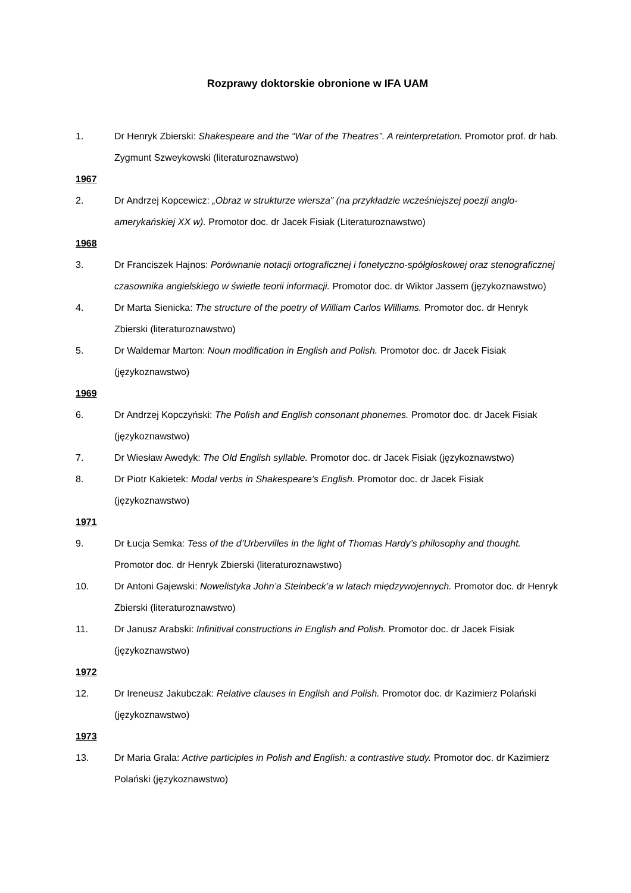Rozprawy doktorskie obronione w IFA UAM
1. Dr Henryk Zbierski: Shakespeare and the “War of the Theatres”. A reinterpretation. Promotor prof. dr hab. Zygmunt Szweykowski (literaturoznawstwo)
1967
2. Dr Andrzej Kopcewicz: „Obraz w strukturze wiersza” (na przykładzie wcześniejszej poezji anglo-amerykańskiej XX w). Promotor doc. dr Jacek Fisiak (Literaturoznawstwo)
1968
3. Dr Franciszek Hajnos: Porównanie notacji ortograficznej i fonetyczno-spółgłoskowej oraz stenograficznej czasownika angielskiego w świetle teorii informacji. Promotor doc. dr Wiktor Jassem (językoznawstwo)
4. Dr Marta Sienicka: The structure of the poetry of William Carlos Williams. Promotor doc. dr Henryk Zbierski (literaturoznawstwo)
5. Dr Waldemar Marton: Noun modification in English and Polish. Promotor doc. dr Jacek Fisiak (językoznawstwo)
1969
6. Dr Andrzej Kopczyński: The Polish and English consonant phonemes. Promotor doc. dr Jacek Fisiak (językoznawstwo)
7. Dr Wiesław Awedyk: The Old English syllable. Promotor doc. dr Jacek Fisiak (językoznawstwo)
8. Dr Piotr Kakietek: Modal verbs in Shakespeare’s English. Promotor doc. dr Jacek Fisiak (językoznawstwo)
1971
9. Dr Łucja Semka: Tess of the d’Urbervilles in the light of Thomas Hardy’s philosophy and thought. Promotor doc. dr Henryk Zbierski (literaturoznawstwo)
10. Dr Antoni Gajewski: Nowelistyka John’a Steinbeck’a w latach międzywojennych. Promotor doc. dr Henryk Zbierski (literaturoznawstwo)
11. Dr Janusz Arabski: Infinitival constructions in English and Polish. Promotor doc. dr Jacek Fisiak (językoznawstwo)
1972
12. Dr Ireneusz Jakubczak: Relative clauses in English and Polish. Promotor doc. dr Kazimierz Polański (językoznawstwo)
1973
13. Dr Maria Grala: Active participles in Polish and English: a contrastive study. Promotor doc. dr Kazimierz Polański (językoznawstwo)